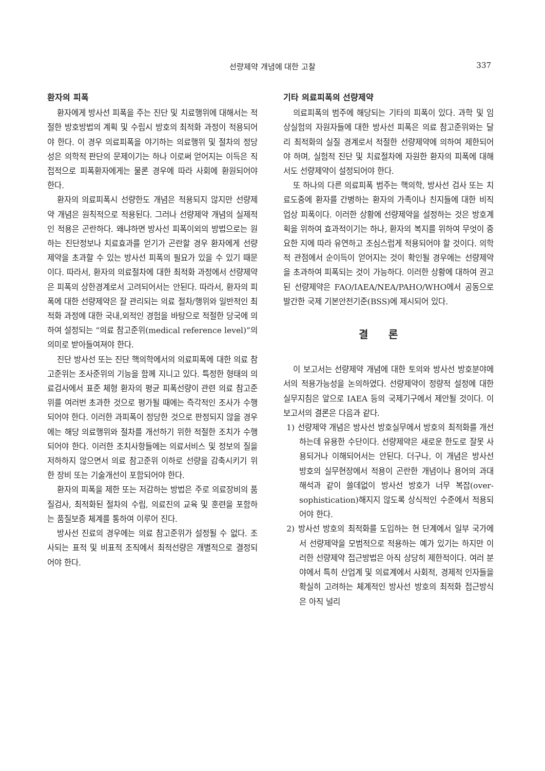선량제약 개념에 대한 고찰
337
환자의 피폭
환자에게 방사선 피폭을 주는 진단 및 치료행위에 대해서는 적절한 방호방법의 계획 및 수립시 방호의 최적화 과정이 적용되어야 한다. 이 경우 의료피폭을 야기하는 의료행위 및 절차의 정당성은 의학적 판단의 문제이기는 하나 이로써 얻어지는 이득은 직접적으로 피폭환자에게는 물론 경우에 따라 사회에 환원되어야 한다.
환자의 의료피폭시 선량한도 개념은 적용되지 않지만 선량제약 개념은 원칙적으로 적용된다. 그러나 선량제약 개념의 실제적인 적용은 곤란하다. 왜냐하면 방사선 피폭이외의 방법으로는 원하는 진단정보나 치료효과를 얻기가 곤란할 경우 환자에게 선량제약을 초과할 수 있는 방사선 피폭의 필요가 있을 수 있기 때문이다. 따라서, 환자의 의료절차에 대한 최적화 과정에서 선량제약은 피폭의 상한경계로서 고려되어서는 안된다. 따라서, 환자의 피폭에 대한 선량제약은 잘 관리되는 의료 절차/행위와 일반적인 최적화 과정에 대한 국내,외적인 경험을 바탕으로 적절한 당국에 의하여 설정되는 “의료 참고준위(medical reference level)”의 의미로 받아들여져야 한다.
진단 방사선 또는 진단 핵의학에서의 의료피폭에 대한 의료 참고준위는 조사준위의 기능을 함께 지니고 있다. 특정한 형태의 의료검사에서 표준 체형 환자의 평균 피폭선량이 관련 의료 참고준위를 여러번 초과한 것으로 평가될 때에는 즉각적인 조사가 수행되어야 한다. 이러한 과피폭이 정당한 것으로 판정되지 않을 경우에는 해당 의료행위와 절차를 개선하기 위한 적절한 조치가 수행되어야 한다. 이러한 조치사항들에는 의료서비스 및 정보의 질을 저하하지 않으면서 의료 참고준위 이하로 선량을 감축시키기 위한 장비 또는 기술개선이 포함되어야 한다.
환자의 피폭을 제한 또는 저감하는 방법은 주로 의료장비의 품질검사, 최적화된 절차의 수립, 의료진의 교육 및 훈련을 포함하는 품질보증 체계를 통하여 이루어 진다.
방사선 진료의 경우에는 의료 참고준위가 설정될 수 없다. 조사되는 표적 및 비표적 조직에서 최적선량은 개별적으로 결정되어야 한다.
기타 의료피폭의 선량제약
의료피폭의 범주에 해당되는 기타의 피폭이 있다. 과학 및 임상실험의 자원자들에 대한 방사선 피폭은 의료 참고준위와는 달리 최적화의 실질 경계로서 적절한 선량제약에 의하여 제한되어야 하며, 실험적 진단 및 치료절차에 자원한 환자의 피폭에 대해서도 선량제약이 설정되어야 한다.
또 하나의 다른 의료피폭 범주는 핵의학, 방사선 검사 또는 치료도중에 환자를 간병하는 환자의 가족이나 친지들에 대한 비직업상 피폭이다. 이러한 상황에 선량제약을 설정하는 것은 방호계획을 위하여 효과적이기는 하나, 환자의 복지를 위하여 무엇이 중요한 지에 따라 유연하고 조심스럽게 적용되어야 할 것이다. 의학적 관점에서 순이득이 얻어지는 것이 확인될 경우에는 선량제약을 초과하여 피폭되는 것이 가능하다. 이러한 상황에 대하여 권고된 선량제약은 FAO/IAEA/NEA/PAHO/WHO에서 공동으로 발간한 국제 기본안전기준(BSS)에 제시되어 있다.
결론
이 보고서는 선량제약 개념에 대한 토의와 방사선 방호분야에서의 적용가능성을 논의하였다. 선량제약이 정량적 설정에 대한 실무지침은 앞으로 IAEA 등의 국제기구에서 제안될 것이다. 이 보고서의 결론은 다음과 같다.
1) 선량제약 개념은 방사선 방호실무에서 방호의 최적화를 개선하는데 유용한 수단이다. 선량제약은 새로운 한도로 잘못 사용되거나 이해되어서는 안된다. 더구나, 이 개념은 방사선 방호의 실무현장에서 적용이 곤란한 개념이나 용어의 과대해석과 같이 쓸데없이 방사선 방호가 너무 복잡(over-sophistication)해지지 않도록 상식적인 수준에서 적용되어야 한다.
2) 방사선 방호의 최적화를 도입하는 현 단계에서 일부 국가에서 선량제약을 모범적으로 적용하는 예가 있기는 하지만 이러한 선량제약 접근방법은 아직 상당히 제한적이다. 여러 분야에서 특히 산업계 및 의료계에서 사회적, 경제적 인자들을 확실히 고려하는 체계적인 방사선 방호의 최적화 접근방식은 아직 널리